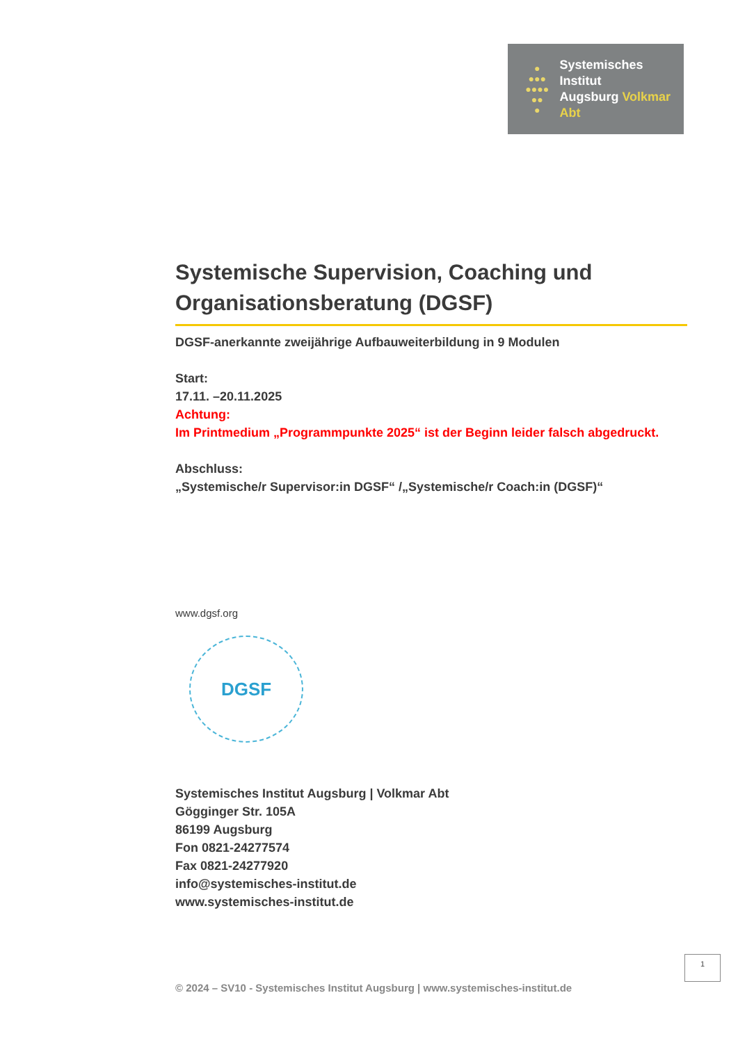●
●●●
●●●●
●●
●
Systemisches Institut
Augsburg Volkmar Abt
Systemische Supervision, Coaching und Organisationsberatung (DGSF)
DGSF-anerkannte zweijährige Aufbauweiterbildung in 9 Modulen
Start:
17.11. –20.11.2025
Achtung:
Im Printmedium „Programmpunkte 2025“ ist der Beginn leider falsch abgedruckt.
Abschluss:
„Systemische/r Supervisor:in DGSF“ /„Systemische/r Coach:in (DGSF)“
www.dgsf.org
DGSF
Systemisches Institut Augsburg | Volkmar Abt
Gögginger Str. 105A
86199 Augsburg
Fon 0821-24277574
Fax 0821-24277920
info@systemisches-institut.de
www.systemisches-institut.de
1
© 2024 – SV10 - Systemisches Institut Augsburg | www.systemisches-institut.de